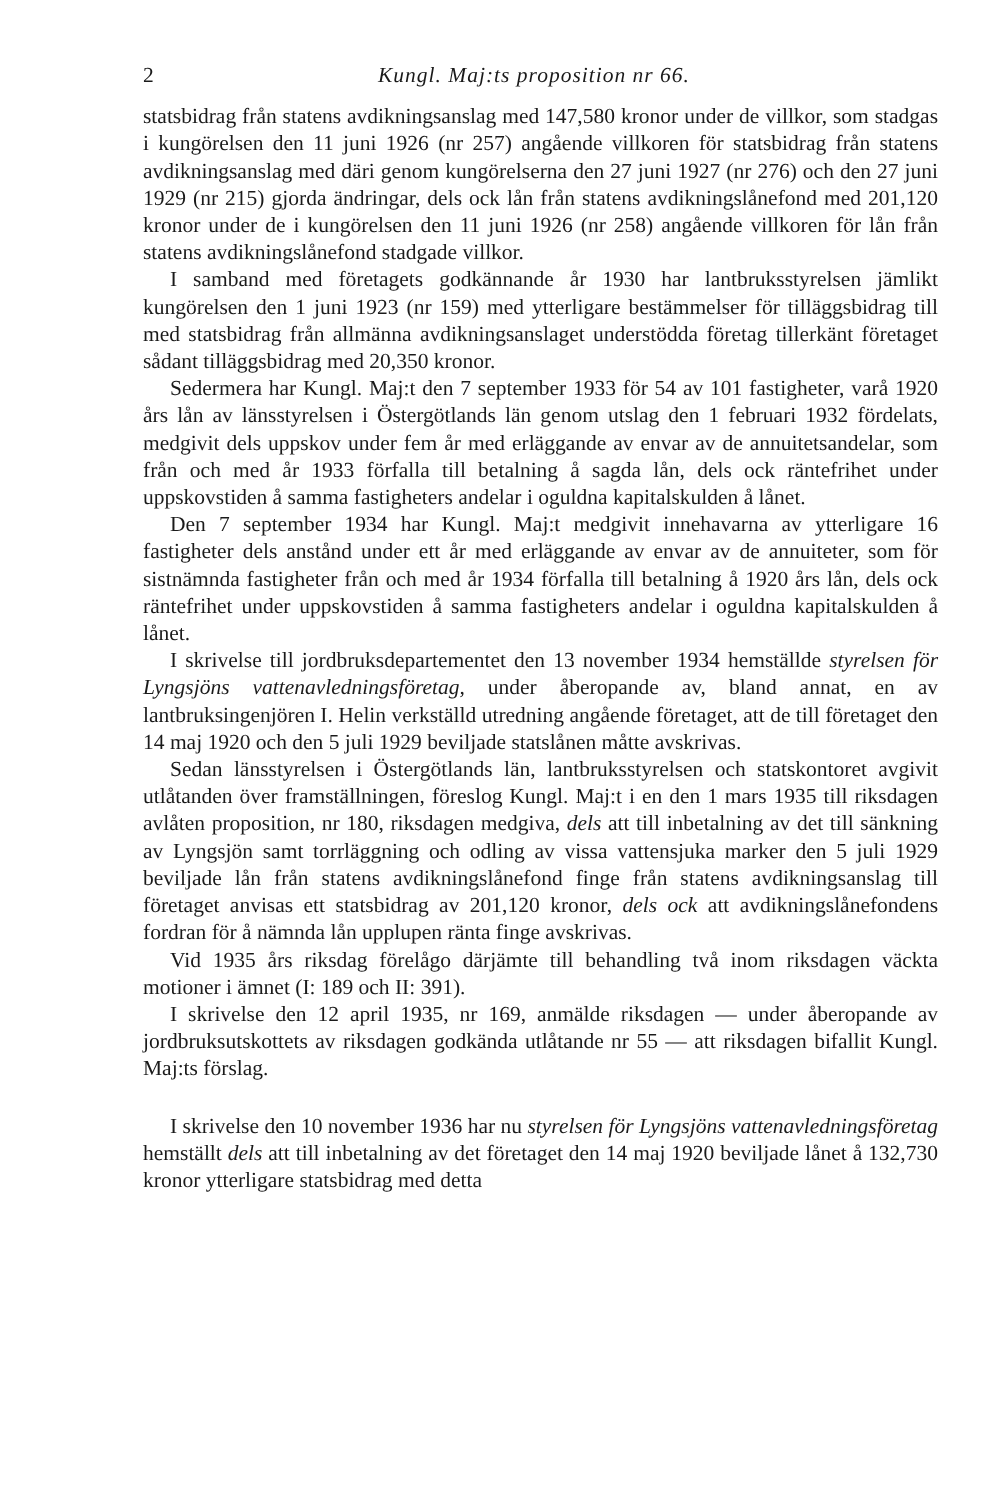2 Kungl. Maj:ts proposition nr 66.
statsbidrag från statens avdikningsanslag med 147,580 kronor under de villkor, som stadgas i kungörelsen den 11 juni 1926 (nr 257) angående villkoren för statsbidrag från statens avdikningsanslag med däri genom kungörelserna den 27 juni 1927 (nr 276) och den 27 juni 1929 (nr 215) gjorda ändringar, dels ock lån från statens avdikningslånefond med 201,120 kronor under de i kungörelsen den 11 juni 1926 (nr 258) angående villkoren för lån från statens avdikningslånefond stadgade villkor.
I samband med företagets godkännande år 1930 har lantbruksstyrelsen jämlikt kungörelsen den 1 juni 1923 (nr 159) med ytterligare bestämmelser för tilläggsbidrag till med statsbidrag från allmänna avdikningsanslaget understödda företag tillerkänt företaget sådant tilläggsbidrag med 20,350 kronor.
Sedermera har Kungl. Maj:t den 7 september 1933 för 54 av 101 fastigheter, varå 1920 års lån av länsstyrelsen i Östergötlands län genom utslag den 1 februari 1932 fördelats, medgivit dels uppskov under fem år med erläggande av envar av de annuitetsandelar, som från och med år 1933 förfalla till betalning å sagda lån, dels ock räntefrihet under uppskovstiden å samma fastigheters andelar i oguldna kapitalskulden å lånet.
Den 7 september 1934 har Kungl. Maj:t medgivit innehavarna av ytterligare 16 fastigheter dels anstånd under ett år med erläggande av envar av de annuiteter, som för sistnämnda fastigheter från och med år 1934 förfalla till betalning å 1920 års lån, dels ock räntefrihet under uppskovstiden å samma fastigheters andelar i oguldna kapitalskulden å lånet.
I skrivelse till jordbruksdepartementet den 13 november 1934 hemställde styrelsen för Lyngsjöns vattenavledningsföretag, under åberopande av, bland annat, en av lantbruksingenjören I. Helin verkställd utredning angående företaget, att de till företaget den 14 maj 1920 och den 5 juli 1929 beviljade statslånen måtte avskrivas.
Sedan länsstyrelsen i Östergötlands län, lantbruksstyrelsen och statskontoret avgivit utlåtanden över framställningen, föreslog Kungl. Maj:t i en den 1 mars 1935 till riksdagen avlåten proposition, nr 180, riksdagen medgiva, dels att till inbetalning av det till sänkning av Lyngsjön samt torrläggning och odling av vissa vattensjuka marker den 5 juli 1929 beviljade lån från statens avdikningslånefond finge från statens avdikningsanslag till företaget anvisas ett statsbidrag av 201,120 kronor, dels ock att avdikningslånefondens fordran för å nämnda lån upplupen ränta finge avskrivas.
Vid 1935 års riksdag förelågo därjämte till behandling två inom riksdagen väckta motioner i ämnet (I: 189 och II: 391).
I skrivelse den 12 april 1935, nr 169, anmälde riksdagen — under åberopande av jordbruksutskottets av riksdagen godkända utlåtande nr 55 — att riksdagen bifallit Kungl. Maj:ts förslag.
I skrivelse den 10 november 1936 har nu styrelsen för Lyngsjöns vattenavledningsföretag hemställt dels att till inbetalning av det företaget den 14 maj 1920 beviljade lånet å 132,730 kronor ytterligare statsbidrag med detta